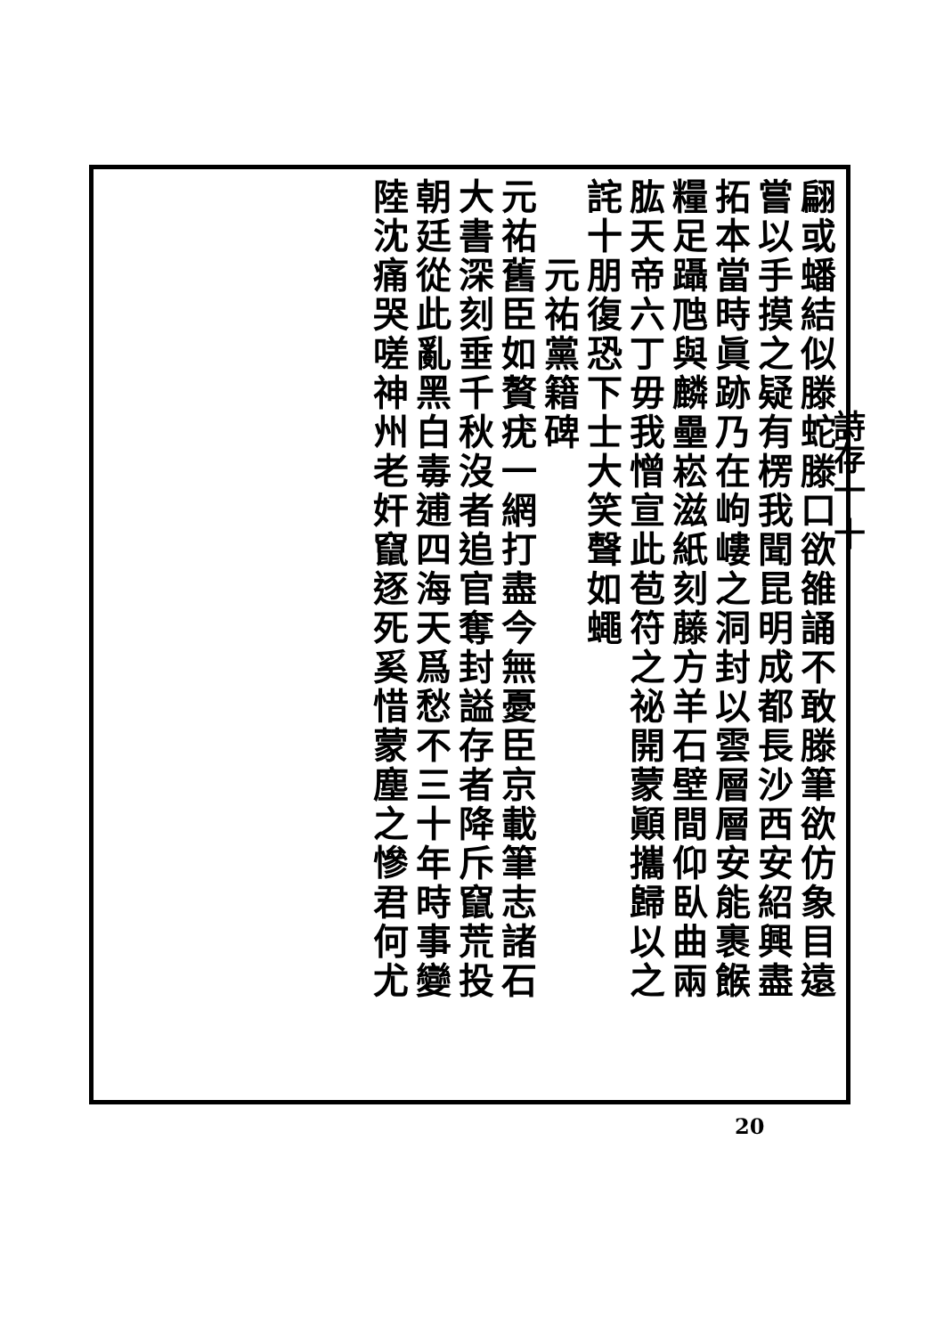詩存一 十
翩或蟠結似滕蛇滕口欲雒誦不敢滕筆欲仿象目遠
嘗以手摸之疑有楞我聞昆明成都長沙西安紹興盡
拓本當時眞跡乃在岣嶁之洞封以雲層層安能裹餱
糧足躡虺與麟壘崧滋紙刻藤方羊石壁間仰臥曲兩
肱天帝六丁毋我憎宣此苞符之祕開蒙顚攜歸以之
詫十朋復恐下士大笑聲如蠅
　　元祐黨籍碑
元祐舊臣如贅疣一網打盡今無憂臣京載筆志諸石
大書深刻垂千秋沒者追官奪封謚存者降斥竄荒投
朝廷從此亂黑白毒逋四海天爲愁不三十年時事變
陸沈痛哭嗟神州老奸竄逐死奚惜蒙塵之慘君何尤
20